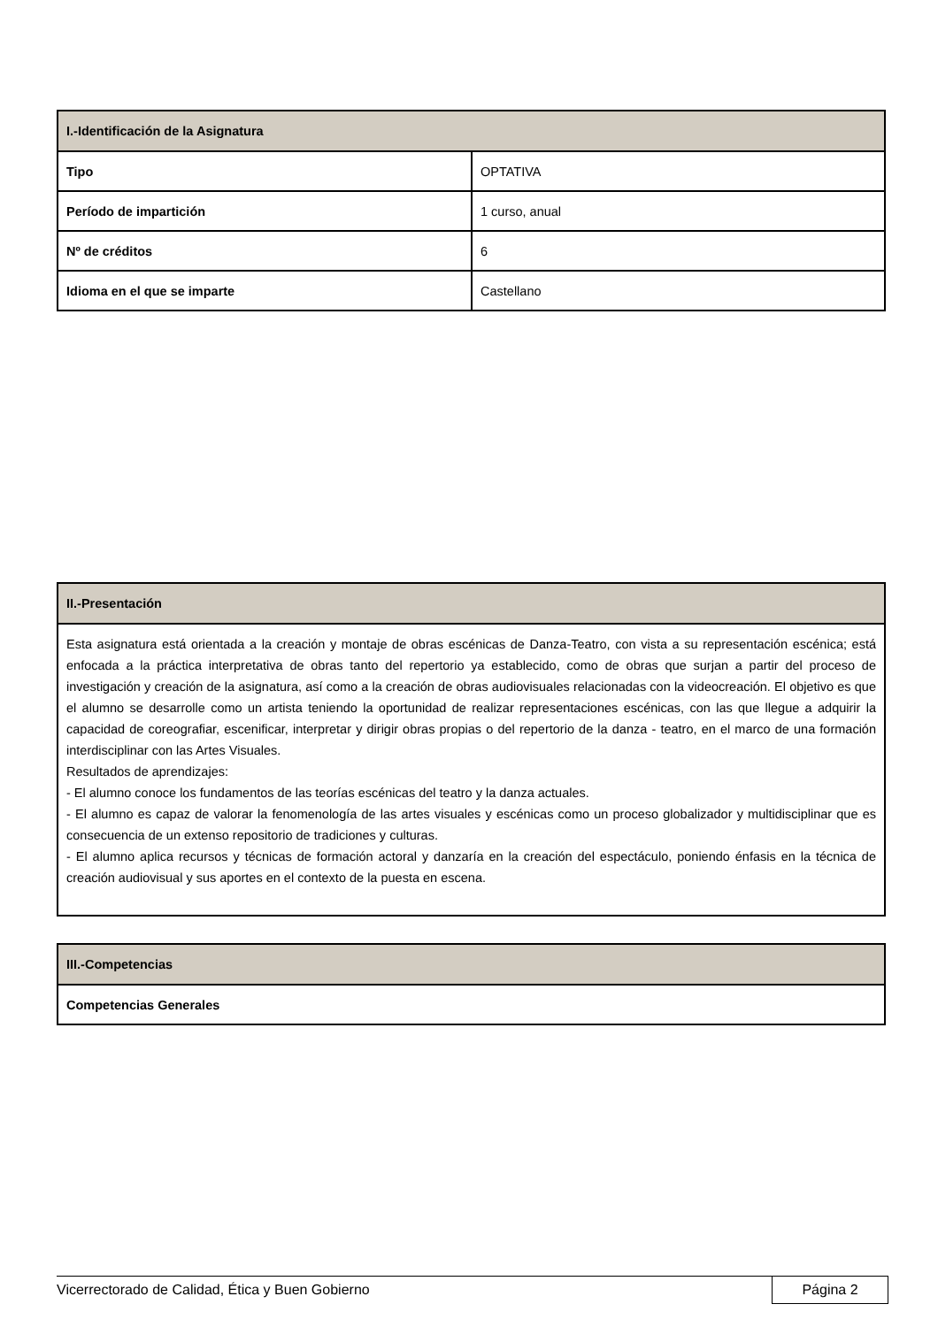| I.-Identificación de la Asignatura | |
| --- | --- |
| Tipo | OPTATIVA |
| Período de impartición | 1 curso, anual |
| Nº de créditos | 6 |
| Idioma en el que se imparte | Castellano |
| II.-Presentación |
| --- |
| Esta asignatura está orientada a la creación y montaje de obras escénicas de Danza-Teatro, con vista a su representación escénica; está enfocada a la práctica interpretativa de obras tanto del repertorio ya establecido, como de obras que surjan a partir del proceso de investigación y creación de la asignatura, así como a la creación de obras audiovisuales relacionadas con la videocreación. El objetivo es que el alumno se desarrolle como un artista teniendo la oportunidad de realizar representaciones escénicas, con las que llegue a adquirir la capacidad de coreografiar, escenificar, interpretar y dirigir obras propias o del repertorio de la danza - teatro, en el marco de una formación interdisciplinar con las Artes Visuales. Resultados de aprendizajes: - El alumno conoce los fundamentos de las teorías escénicas del teatro y la danza actuales. - El alumno es capaz de valorar la fenomenología de las artes visuales y escénicas como un proceso globalizador y multidisciplinar que es consecuencia de un extenso repositorio de tradiciones y culturas. - El alumno aplica recursos y técnicas de formación actoral y danzaría en la creación del espectáculo, poniendo énfasis en la técnica de creación audiovisual y sus aportes en el contexto de la puesta en escena. |
| III.-Competencias |
| --- |
| Competencias Generales |
Vicerrectorado de Calidad, Ética y Buen Gobierno Página 2